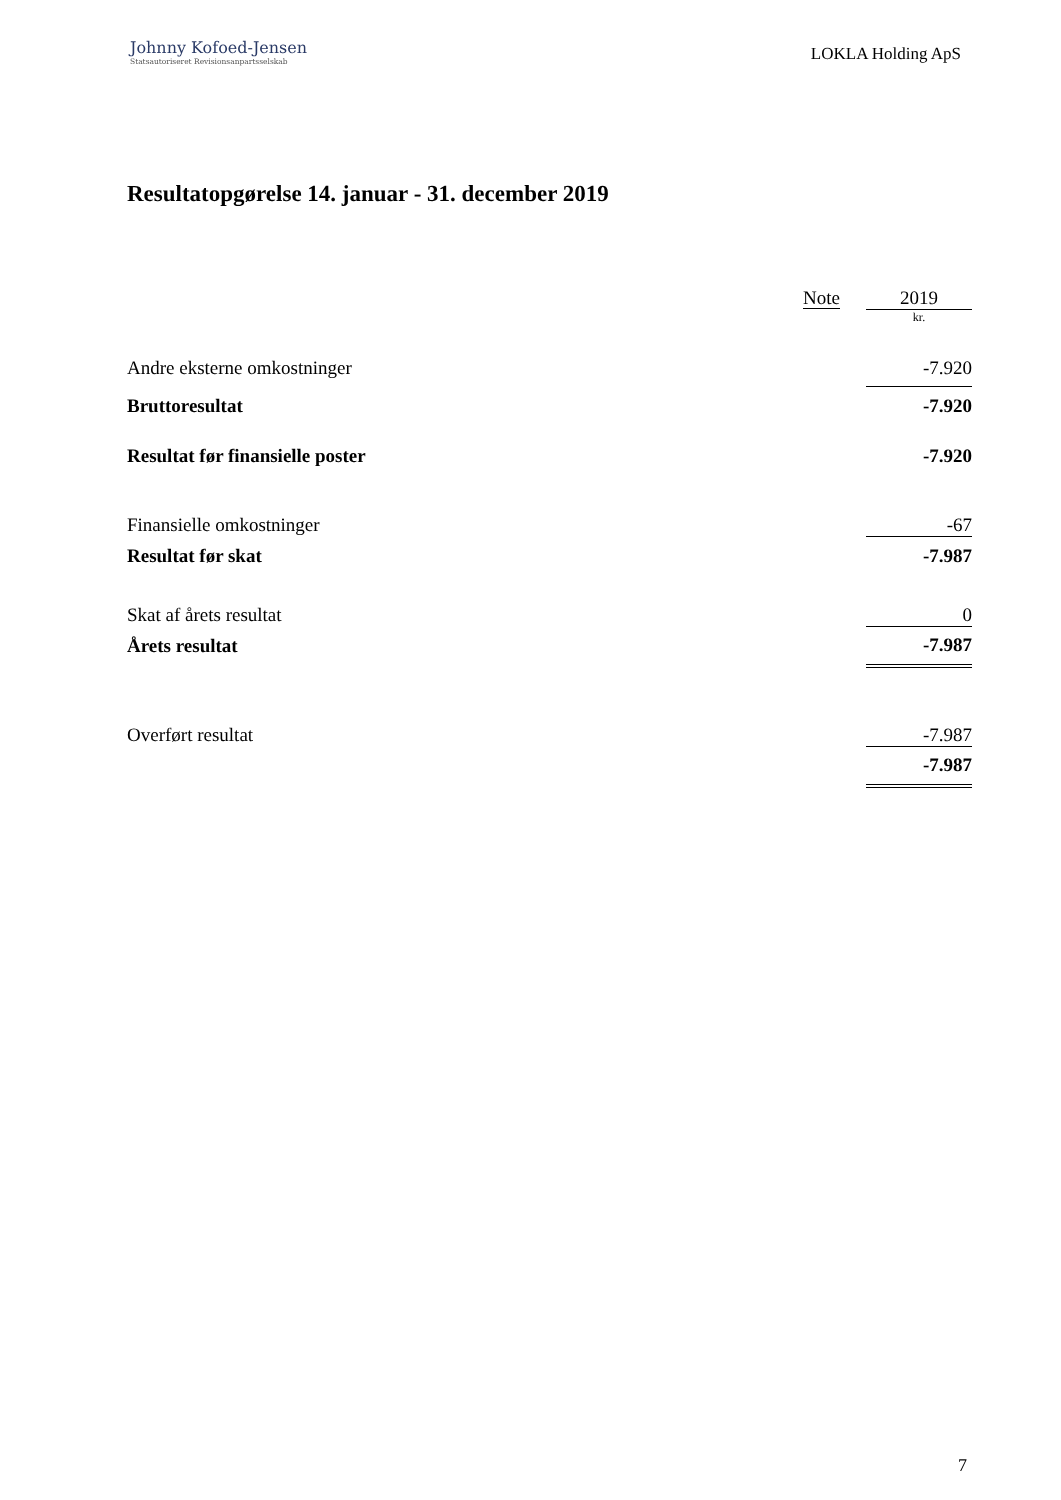Johnny Kofoed-Jensen
Statsautoriseret Revisionsanpartsselskab
LOKLA Holding ApS
Resultatopgørelse 14. januar - 31. december 2019
| | Note | | 2019 |
| --- | --- | --- | --- |
| | | | kr. |
| Andre eksterne omkostninger | | | -7.920 |
| Bruttoresultat | | | -7.920 |
| Resultat før finansielle poster | | | -7.920 |
| Finansielle omkostninger | | | -67 |
| Resultat før skat | | | -7.987 |
| Skat af årets resultat | | | 0 |
| Årets resultat | | | -7.987 |
| Overført resultat | | | -7.987 |
| | | | -7.987 |
7